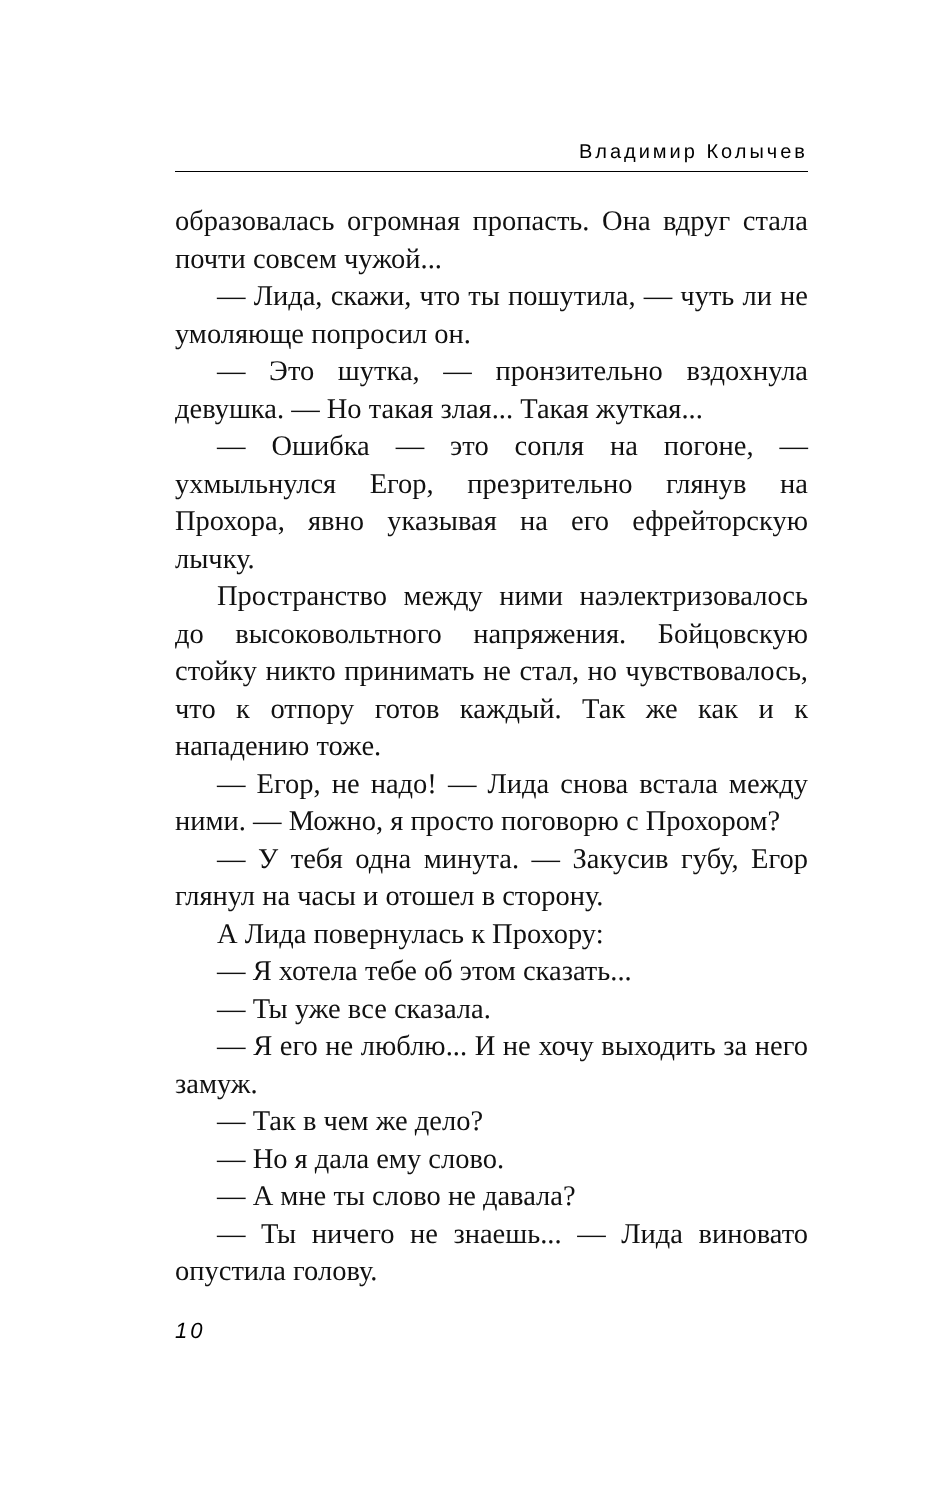Владимир Колычев
образовалась огромная пропасть. Она вдруг стала почти совсем чужой...
— Лида, скажи, что ты пошутила, — чуть ли не умоляюще попросил он.
— Это шутка, — пронзительно вздохнула девушка. — Но такая злая... Такая жуткая...
— Ошибка — это сопля на погоне, — ухмыльнулся Егор, презрительно глянув на Прохора, явно указывая на его ефрейторскую лычку.
Пространство между ними наэлектризовалось до высоковольтного напряжения. Бойцовскую стойку никто принимать не стал, но чувствовалось, что к отпору готов каждый. Так же как и к нападению тоже.
— Егор, не надо! — Лида снова встала между ними. — Можно, я просто поговорю с Прохором?
— У тебя одна минута. — Закусив губу, Егор глянул на часы и отошел в сторону.
А Лида повернулась к Прохору:
— Я хотела тебе об этом сказать...
— Ты уже все сказала.
— Я его не люблю... И не хочу выходить за него замуж.
— Так в чем же дело?
— Но я дала ему слово.
— А мне ты слово не давала?
— Ты ничего не знаешь... — Лида виновато опустила голову.
10